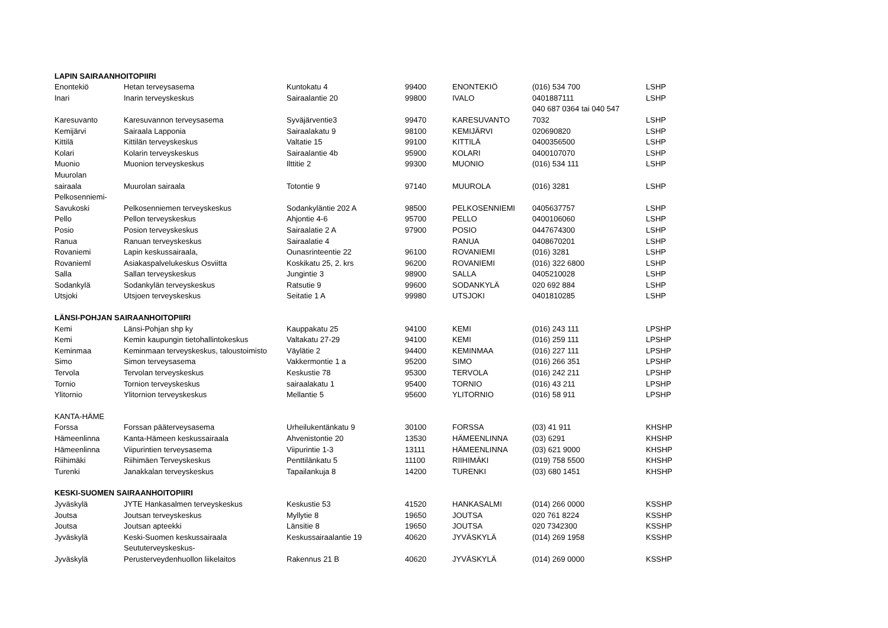| LAPIN SAIRAANHOITOPIIRI | | | | | | |
| --- | --- | --- | --- | --- | --- | --- |
| Enontekiö | Hetan terveysasema | Kuntokatu 4 | 99400 | ENONTEKIÖ | (016) 534 700 | LSHP |
| Inari | Inarin terveyskeskus | Sairaalantie 20 | 99800 | IVALO | 0401887111 | LSHP |
| | | | | | 040 687 0364 tai 040 547 | |
| Karesuvanto | Karesuvannon terveysasema | Syväjärventie3 | 99470 | KARESUVANTO | 7032 | LSHP |
| Kemijärvi | Sairaala Lapponia | Sairaalakatu 9 | 98100 | KEMIJÄRVI | 020690820 | LSHP |
| Kittilä | Kittilän terveyskeskus | Valtatie 15 | 99100 | KITTILÄ | 0400356500 | LSHP |
| Kolari | Kolarin terveyskeskus | Sairaalantie 4b | 95900 | KOLARI | 0400107070 | LSHP |
| Muonio | Muonion terveyskeskus | Ilttitie 2 | 99300 | MUONIO | (016) 534 111 | LSHP |
| Muurolan | | | | | | |
| sairaala | Muurolan sairaala | Totontie 9 | 97140 | MUUROLA | (016) 3281 | LSHP |
| Pelkosenniemi- | | | | | | |
| Savukoski | Pelkosenniemen terveyskeskus | Sodankyläntie 202 A | 98500 | PELKOSENNIEMI | 0405637757 | LSHP |
| Pello | Pellon terveyskeskus | Ahjontie 4-6 | 95700 | PELLO | 0400106060 | LSHP |
| Posio | Posion terveyskeskus | Sairaalatie 2 A | 97900 | POSIO | 0447674300 | LSHP |
| Ranua | Ranuan terveyskeskus | Sairaalatie 4 | | RANUA | 0408670201 | LSHP |
| Rovaniemi | Lapin keskussairaala, | Ounasrinteentie 22 | 96100 | ROVANIEMI | (016) 3281 | LSHP |
| Rovanieml | Asiakaspalvelukeskus Osviitta | Koskikatu 25, 2. krs | 96200 | ROVANIEMI | (016) 322 6800 | LSHP |
| Salla | Sallan terveyskeskus | Jungintie 3 | 98900 | SALLA | 0405210028 | LSHP |
| Sodankylä | Sodankylän terveyskeskus | Ratsutie 9 | 99600 | SODANKYLÄ | 020 692 884 | LSHP |
| Utsjoki | Utsjoen terveyskeskus | Seitatie 1 A | 99980 | UTSJOKI | 0401810285 | LSHP |
| LÄNSI-POHJAN SAIRAANHOITOPIIRI | | | | | | |
| Kemi | Länsi-Pohjan shp ky | Kauppakatu 25 | 94100 | KEMI | (016) 243 111 | LPSHP |
| Kemi | Kemin kaupungin tietohallintokeskus | Valtakatu 27-29 | 94100 | KEMI | (016) 259 111 | LPSHP |
| Keminmaa | Keminmaan terveyskeskus, taloustoimisto | Väylätie 2 | 94400 | KEMINMAA | (016) 227 111 | LPSHP |
| Simo | Simon terveysasema | Vakkermontie 1 a | 95200 | SIMO | (016) 266 351 | LPSHP |
| Tervola | Tervolan terveyskeskus | Keskustie 78 | 95300 | TERVOLA | (016) 242 211 | LPSHP |
| Tornio | Tornion terveyskeskus | sairaalakatu 1 | 95400 | TORNIO | (016) 43 211 | LPSHP |
| Ylitornio | Ylitornion terveyskeskus | Mellantie 5 | 95600 | YLITORNIO | (016) 58 911 | LPSHP |
| KANTA-HÄME | | | | | | |
| Forssa | Forssan pääterveysasema | Urheilukentänkatu 9 | 30100 | FORSSA | (03) 41 911 | KHSHP |
| Hämeenlinna | Kanta-Hämeen keskussairaala | Ahvenistontie 20 | 13530 | HÄMEENLINNA | (03) 6291 | KHSHP |
| Hämeenlinna | Viipurintien terveysasema | Viipurintie 1-3 | 13111 | HÄMEENLINNA | (03) 621 9000 | KHSHP |
| Riihimäki | Riihimäen Terveyskeskus | Penttilänkatu 5 | 11100 | RIIHIMÄKI | (019) 758 5500 | KHSHP |
| Turenki | Janakkalan terveyskeskus | Tapailankuja 8 | 14200 | TURENKI | (03) 680 1451 | KHSHP |
| KESKI-SUOMEN SAIRAANHOITOPIIRI | | | | | | |
| Jyväskylä | JYTE Hankasalmen terveyskeskus | Keskustie 53 | 41520 | HANKASALMI | (014) 266 0000 | KSSHP |
| Joutsa | Joutsan terveyskeskus | Myllytie 8 | 19650 | JOUTSA | 020 761 8224 | KSSHP |
| Joutsa | Joutsan apteekki | Länsitie 8 | 19650 | JOUTSA | 020 7342300 | KSSHP |
| Jyväskylä | Keski-Suomen keskussairaala | Keskussairaalantie 19 | 40620 | JYVÄSKYLÄ | (014) 269 1958 | KSSHP |
| | Seututerveyskeskus- | | | | | |
| Jyväskylä | Perusterveydenhuollon liikelaitos | Rakennus 21 B | 40620 | JYVÄSKYLÄ | (014) 269 0000 | KSSHP |